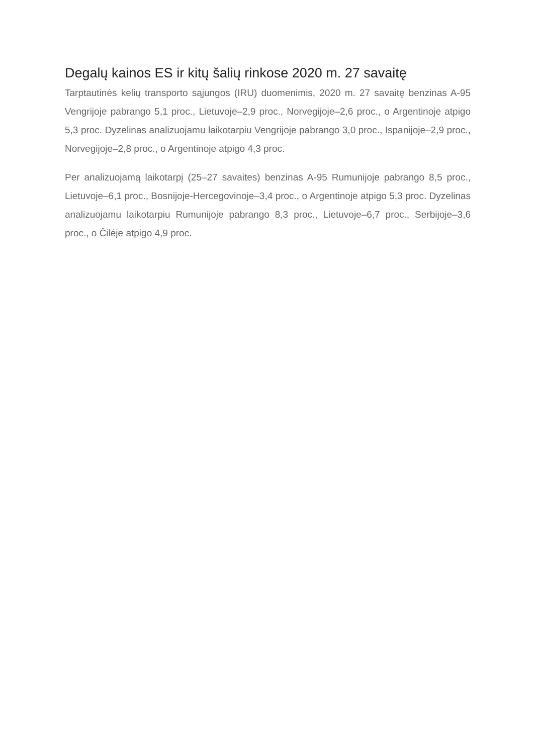Degalų kainos ES ir kitų šalių rinkose 2020 m. 27 savaitę
Tarptautinės kelių transporto sąjungos (IRU) duomenimis, 2020 m. 27 savaitę benzinas A-95 Vengrijoje pabrango 5,1 proc., Lietuvoje–2,9 proc., Norvegijoje–2,6 proc., o Argentinoje atpigo 5,3 proc. Dyzelinas analizuojamu laikotarpiu Vengrijoje pabrango 3,0 proc., Ispanijoje–2,9 proc., Norvegijoje–2,8 proc., o Argentinoje atpigo 4,3 proc.
Per analizuojamą laikotarpį (25–27 savaites) benzinas A-95 Rumunijoje pabrango 8,5 proc., Lietuvoje–6,1 proc., Bosnijoje-Hercegovinoje–3,4 proc., o Argentinoje atpigo 5,3 proc. Dyzelinas analizuojamu laikotarpiu Rumunijoje pabrango 8,3 proc., Lietuvoje–6,7 proc., Serbijoje–3,6 proc., o Čilėje atpigo 4,9 proc.